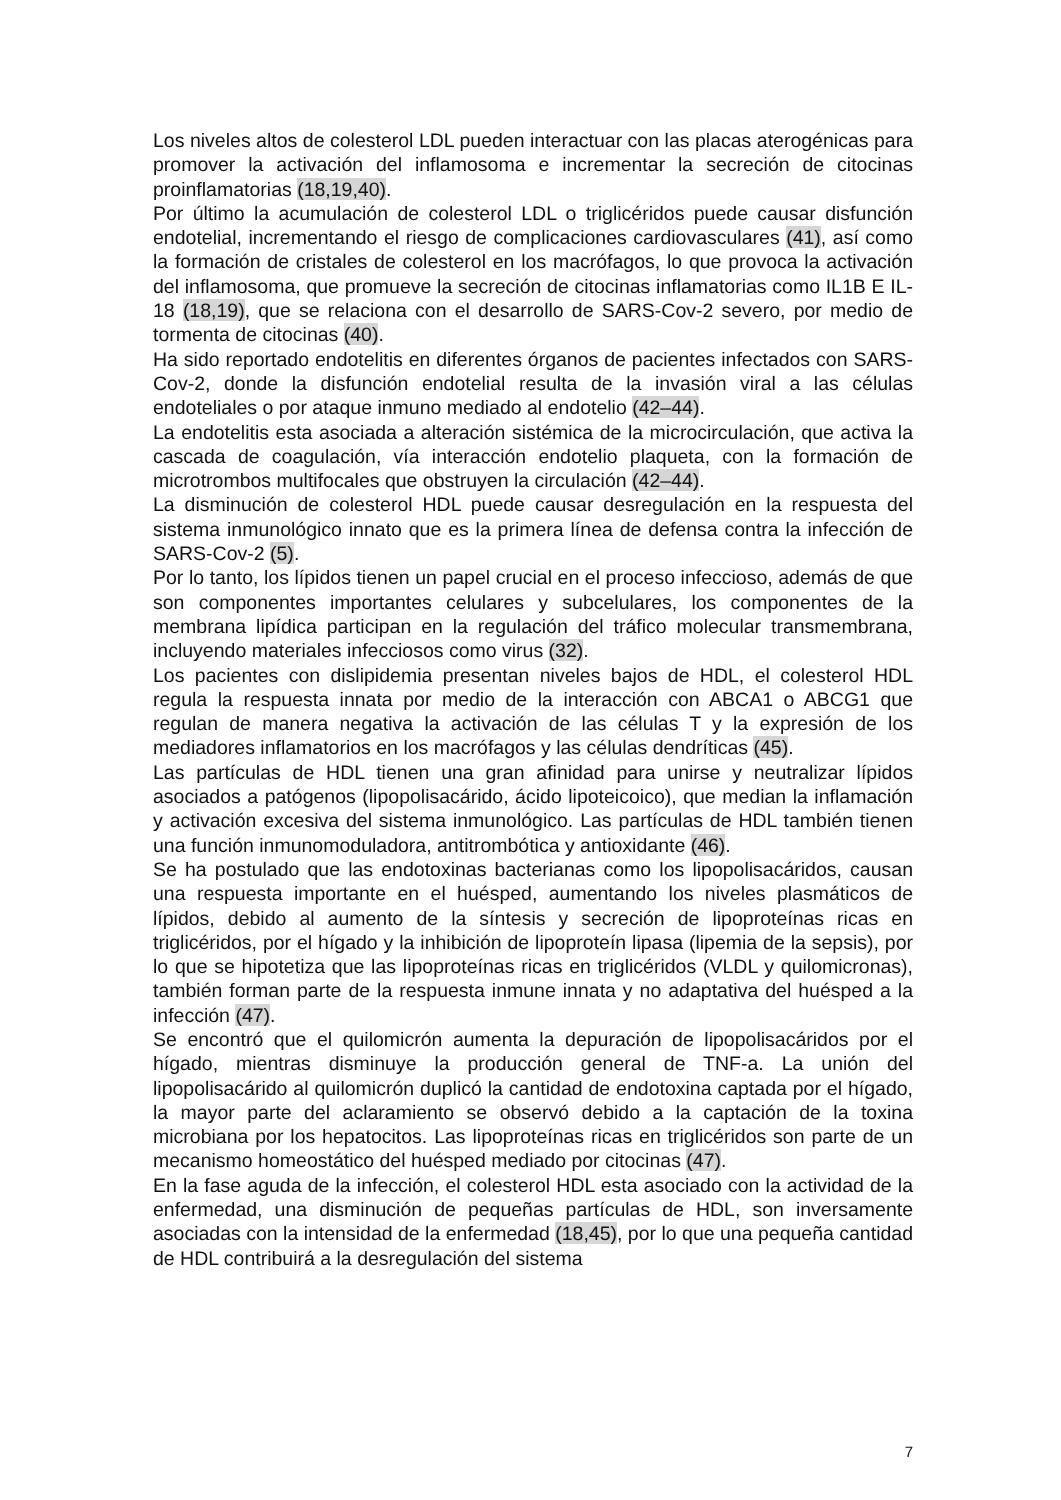Los niveles altos de colesterol LDL pueden interactuar con las placas aterogénicas para promover la activación del inflamosoma e incrementar la secreción de citocinas proinflamatorias (18,19,40).
Por último la acumulación de colesterol LDL o triglicéridos puede causar disfunción endotelial, incrementando el riesgo de complicaciones cardiovasculares (41), así como la formación de cristales de colesterol en los macrófagos, lo que provoca la activación del inflamosoma, que promueve la secreción de citocinas inflamatorias como IL1B E IL-18 (18,19), que se relaciona con el desarrollo de SARS-Cov-2 severo, por medio de tormenta de citocinas (40).
Ha sido reportado endotelitis en diferentes órganos de pacientes infectados con SARS-Cov-2, donde la disfunción endotelial resulta de la invasión viral a las células endoteliales o por ataque inmuno mediado al endotelio (42–44).
La endotelitis esta asociada a alteración sistémica de la microcirculación, que activa la cascada de coagulación, vía interacción endotelio plaqueta, con la formación de microtrombos multifocales que obstruyen la circulación (42–44).
La disminución de colesterol HDL puede causar desregulación en la respuesta del sistema inmunológico innato que es la primera línea de defensa contra la infección de SARS-Cov-2 (5).
Por lo tanto, los lípidos tienen un papel crucial en el proceso infeccioso, además de que son componentes importantes celulares y subcelulares, los componentes de la membrana lipídica participan en la regulación del tráfico molecular transmembrana, incluyendo materiales infecciosos como virus (32).
Los pacientes con dislipidemia presentan niveles bajos de HDL, el colesterol HDL regula la respuesta innata por medio de la interacción con ABCA1 o ABCG1 que regulan de manera negativa la activación de las células T y la expresión de los mediadores inflamatorios en los macrófagos y las células dendríticas (45).
Las partículas de HDL tienen una gran afinidad para unirse y neutralizar lípidos asociados a patógenos (lipopolisacárido, ácido lipoteicoico), que median la inflamación y activación excesiva del sistema inmunológico. Las partículas de HDL también tienen una función inmunomoduladora, antitrombótica y antioxidante (46).
Se ha postulado que las endotoxinas bacterianas como los lipopolisacáridos, causan una respuesta importante en el huésped, aumentando los niveles plasmáticos de lípidos, debido al aumento de la síntesis y secreción de lipoproteínas ricas en triglicéridos, por el hígado y la inhibición de lipoproteín lipasa (lipemia de la sepsis), por lo que se hipotetiza que las lipoproteínas ricas en triglicéridos (VLDL y quilomicronas), también forman parte de la respuesta inmune innata y no adaptativa del huésped a la infección (47).
Se encontró que el quilomicrón aumenta la depuración de lipopolisacáridos por el hígado, mientras disminuye la producción general de TNF-a. La unión del lipopolisacárido al quilomicrón duplicó la cantidad de endotoxina captada por el hígado, la mayor parte del aclaramiento se observó debido a la captación de la toxina microbiana por los hepatocitos. Las lipoproteínas ricas en triglicéridos son parte de un mecanismo homeostático del huésped mediado por citocinas (47).
En la fase aguda de la infección, el colesterol HDL esta asociado con la actividad de la enfermedad, una disminución de pequeñas partículas de HDL, son inversamente asociadas con la intensidad de la enfermedad (18,45), por lo que una pequeña cantidad de HDL contribuirá a la desregulación del sistema
7